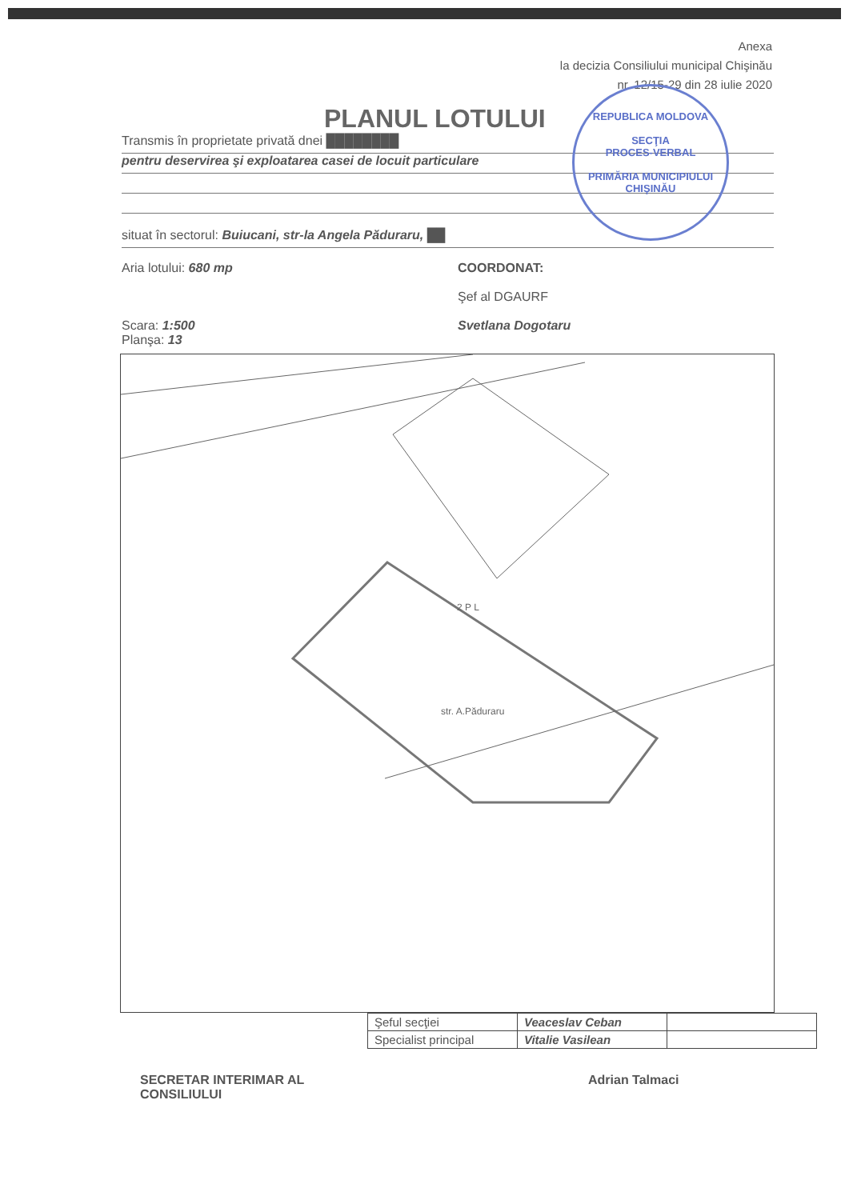Anexa
la decizia Consiliului municipal Chişinău
nr. 12/15-29 din 28 iulie 2020
REPUBLICA MOLDOVA
SECŢIA
PROCES-VERBAL
PRIMĂRIA MUNICIPIULUI CHIŞINĂU
PLANUL LOTULUI
Transmis în proprietate privată dnei ████████
pentru deservirea şi exploatarea casei de locuit particulare
situat în sectorul: Buiucani, str-la Angela Păduraru, ██
Aria lotului: 680 mp
Scara: 1:500
Planşa: 13
COORDONAT:
Şef al DGAURF
Svetlana Dogotaru
str. A.Păduraru
2 P L
| Şeful secţiei | Veaceslav Ceban | |
| Specialist principal | Vitalie Vasilean | |
SECRETAR INTERIMAR AL
CONSILIULUI
Adrian Talmaci